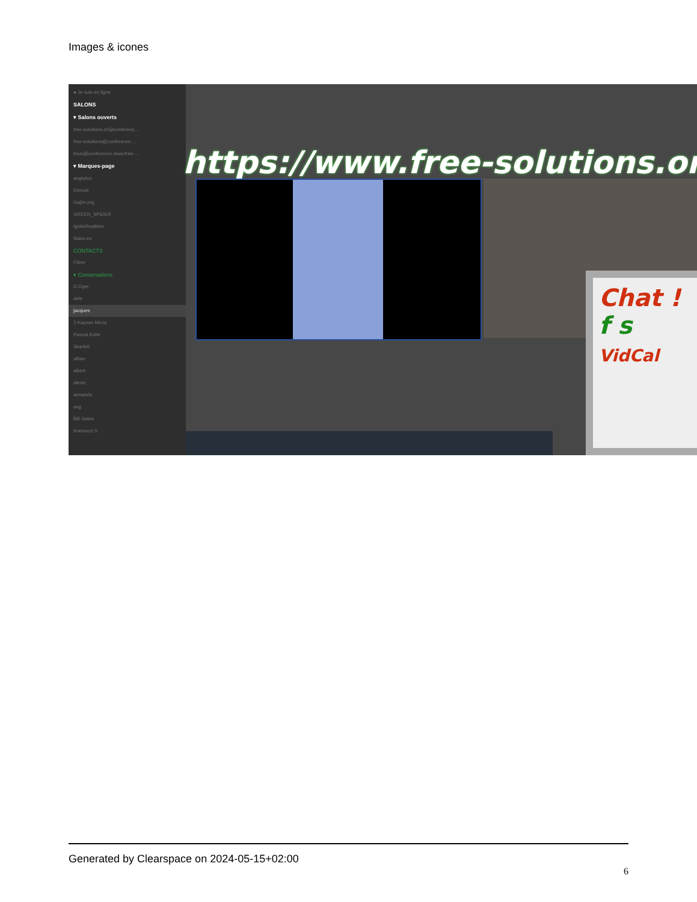Images & icones
● Je suis en ligne
SALONS
▾ Salons ouverts
free-solutions.ch@conferenc...
free-solutions@conference....
linux@conference.www.free-...
▾ Marques-page
angrytux
Disroot
Gajim.org
GREEN_SPIDER
IgniteRealtime
Siacs.eu
CONTACTS
Filtrer
▾ Conversations
D Oger
dele
jacques
3 Kayvan Mirza
Pascal Kotte
Skarlett
alban
albert
alexis
armando
axg
Bill Gates
bramucci S
https://www.free-solutions.org/
Chat !
f s
VidCal
Generated by Clearspace on 2024-05-15+02:00
6